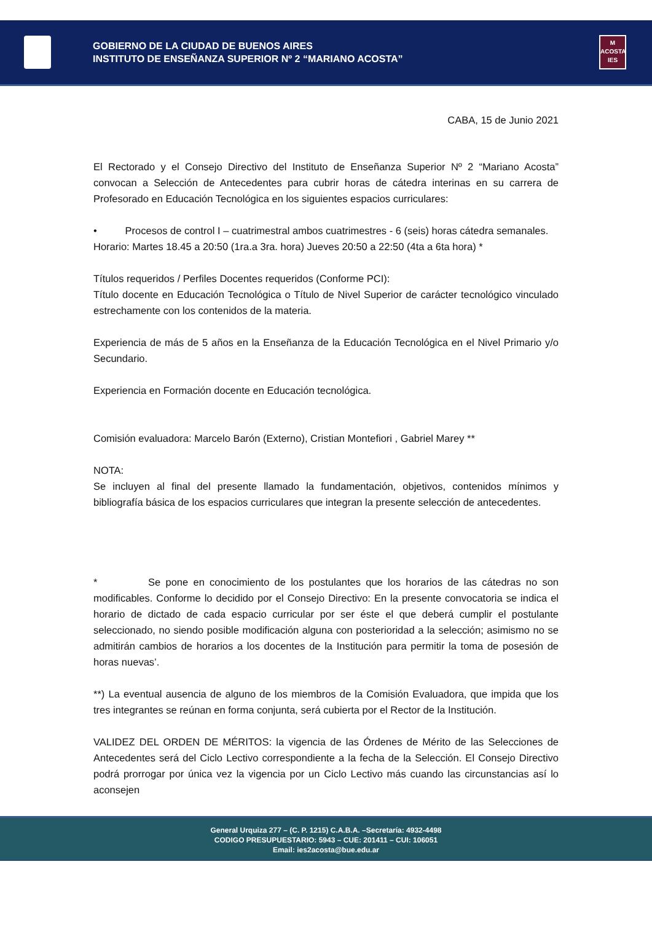GOBIERNO DE LA CIUDAD DE BUENOS AIRES
INSTITUTO DE ENSEÑANZA SUPERIOR Nº 2 “MARIANO ACOSTA”
M
ACOSTA
IES
CABA, 15 de Junio 2021
El Rectorado y el Consejo Directivo del Instituto de Enseñanza Superior Nº 2 “Mariano Acosta” convocan a Selección de Antecedentes para cubrir horas de cátedra interinas en su carrera de Profesorado en Educación Tecnológica en los siguientes espacios curriculares:
• Procesos de control I – cuatrimestral ambos cuatrimestres - 6 (seis) horas cátedra semanales.
Horario: Martes 18.45 a 20:50 (1ra.a 3ra. hora) Jueves 20:50 a 22:50 (4ta a 6ta hora) *
Títulos requeridos / Perfiles Docentes requeridos (Conforme PCI):
Título docente en Educación Tecnológica o Título de Nivel Superior de carácter tecnológico vinculado estrechamente con los contenidos de la materia.
Experiencia de más de 5 años en la Enseñanza de la Educación Tecnológica en el Nivel Primario y/o Secundario.
Experiencia en Formación docente en Educación tecnológica.
Comisión evaluadora: Marcelo Barón (Externo), Cristian Montefiori , Gabriel Marey **
NOTA:
Se incluyen al final del presente llamado la fundamentación, objetivos, contenidos mínimos y bibliografía básica de los espacios curriculares que integran la presente selección de antecedentes.
* Se pone en conocimiento de los postulantes que los horarios de las cátedras no son modificables. Conforme lo decidido por el Consejo Directivo: En la presente convocatoria se indica el horario de dictado de cada espacio curricular por ser éste el que deberá cumplir el postulante seleccionado, no siendo posible modificación alguna con posterioridad a la selección; asimismo no se admitirán cambios de horarios a los docentes de la Institución para permitir la toma de posesión de horas nuevas’.
**) La eventual ausencia de alguno de los miembros de la Comisión Evaluadora, que impida que los tres integrantes se reúnan en forma conjunta, será cubierta por el Rector de la Institución.
VALIDEZ DEL ORDEN DE MÉRITOS: la vigencia de las Órdenes de Mérito de las Selecciones de Antecedentes será del Ciclo Lectivo correspondiente a la fecha de la Selección. El Consejo Directivo podrá prorrogar por única vez la vigencia por un Ciclo Lectivo más cuando las circunstancias así lo aconsejen
General Urquiza 277 – (C. P. 1215) C.A.B.A. –Secretaría: 4932-4498
CODIGO PRESUPUESTARIO: 5943 – CUE: 201411 – CUI: 106051
Email: ies2acosta@bue.edu.ar